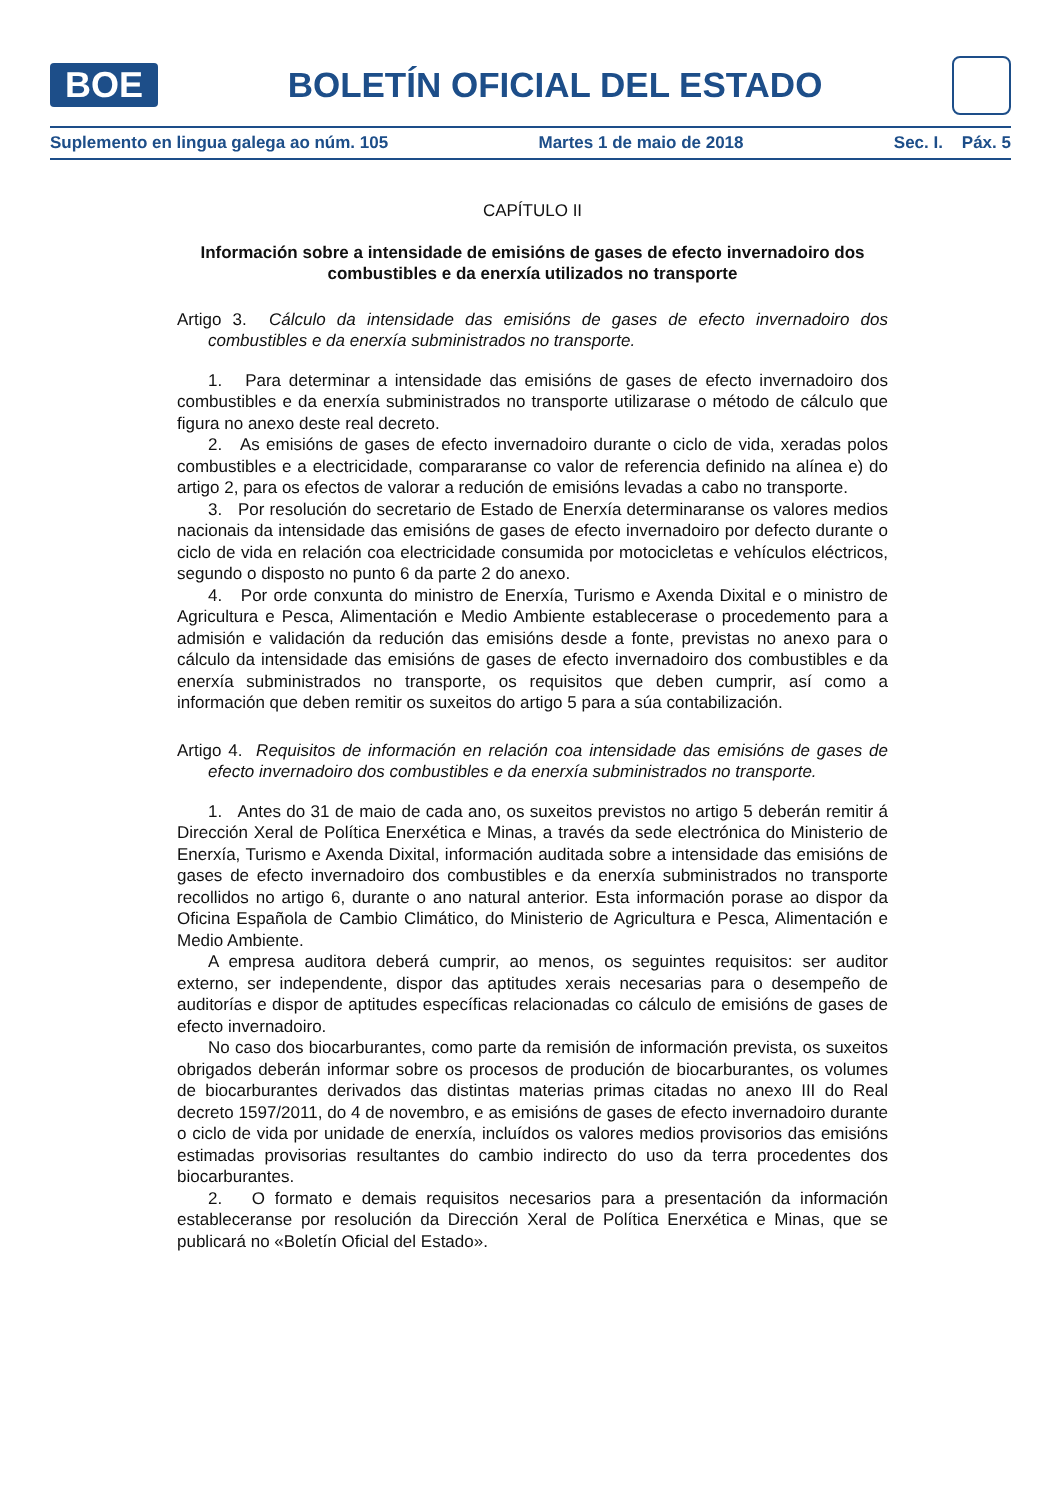BOE
BOLETÍN OFICIAL DEL ESTADO
Suplemento en lingua galega ao núm. 105 Martes 1 de maio de 2018 Sec. I. Páx. 5
CAPÍTULO II
Información sobre a intensidade de emisións de gases de efecto invernadoiro dos combustibles e da enerxía utilizados no transporte
Artigo 3. Cálculo da intensidade das emisións de gases de efecto invernadoiro dos combustibles e da enerxía subministrados no transporte.
1. Para determinar a intensidade das emisións de gases de efecto invernadoiro dos combustibles e da enerxía subministrados no transporte utilizarase o método de cálculo que figura no anexo deste real decreto.
2. As emisións de gases de efecto invernadoiro durante o ciclo de vida, xeradas polos combustibles e a electricidade, compararanse co valor de referencia definido na alínea e) do artigo 2, para os efectos de valorar a redución de emisións levadas a cabo no transporte.
3. Por resolución do secretario de Estado de Enerxía determinaranse os valores medios nacionais da intensidade das emisións de gases de efecto invernadoiro por defecto durante o ciclo de vida en relación coa electricidade consumida por motocicletas e vehículos eléctricos, segundo o disposto no punto 6 da parte 2 do anexo.
4. Por orde conxunta do ministro de Enerxía, Turismo e Axenda Dixital e o ministro de Agricultura e Pesca, Alimentación e Medio Ambiente establecerase o procedemento para a admisión e validación da redución das emisións desde a fonte, previstas no anexo para o cálculo da intensidade das emisións de gases de efecto invernadoiro dos combustibles e da enerxía subministrados no transporte, os requisitos que deben cumprir, así como a información que deben remitir os suxeitos do artigo 5 para a súa contabilización.
Artigo 4. Requisitos de información en relación coa intensidade das emisións de gases de efecto invernadoiro dos combustibles e da enerxía subministrados no transporte.
1. Antes do 31 de maio de cada ano, os suxeitos previstos no artigo 5 deberán remitir á Dirección Xeral de Política Enerxética e Minas, a través da sede electrónica do Ministerio de Enerxía, Turismo e Axenda Dixital, información auditada sobre a intensidade das emisións de gases de efecto invernadoiro dos combustibles e da enerxía subministrados no transporte recollidos no artigo 6, durante o ano natural anterior. Esta información porase ao dispor da Oficina Española de Cambio Climático, do Ministerio de Agricultura e Pesca, Alimentación e Medio Ambiente.
A empresa auditora deberá cumprir, ao menos, os seguintes requisitos: ser auditor externo, ser independente, dispor das aptitudes xerais necesarias para o desempeño de auditorías e dispor de aptitudes específicas relacionadas co cálculo de emisións de gases de efecto invernadoiro.
No caso dos biocarburantes, como parte da remisión de información prevista, os suxeitos obrigados deberán informar sobre os procesos de produción de biocarburantes, os volumes de biocarburantes derivados das distintas materias primas citadas no anexo III do Real decreto 1597/2011, do 4 de novembro, e as emisións de gases de efecto invernadoiro durante o ciclo de vida por unidade de enerxía, incluídos os valores medios provisorios das emisións estimadas provisorias resultantes do cambio indirecto do uso da terra procedentes dos biocarburantes.
2. O formato e demais requisitos necesarios para a presentación da información estableceranse por resolución da Dirección Xeral de Política Enerxética e Minas, que se publicará no «Boletín Oficial del Estado».